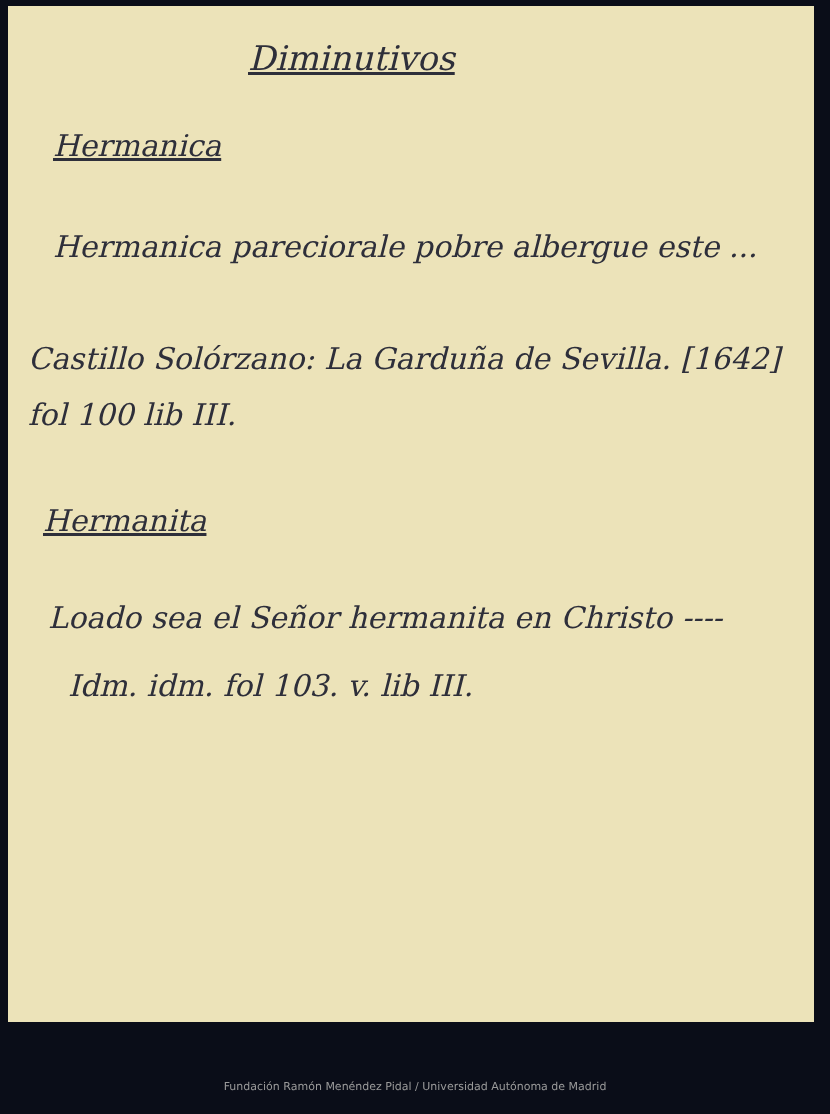Diminutivos
Hermanica
Hermanica pareciorale pobre albergue este ...
Castillo Solórzano: La Garduña de Sevilla. [1642] fol 100 lib III.
Hermanita
Loado sea el Señor hermanita en Christo ----
Idm. idm. fol 103. v. lib III.
Fundación Ramón Menéndez Pidal / Universidad Autónoma de Madrid